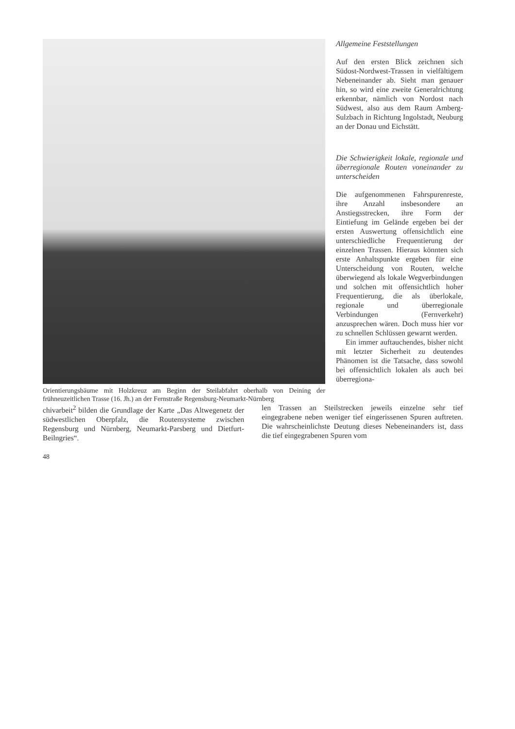Orientierungsbäume mit Holzkreuz am Beginn der Steilabfahrt oberhalb von Deining der frühneuzeitlichen Trasse (16. Jh.) an der Fernstraße Regensburg-Neumarkt-Nürnberg
Allgemeine Feststellungen
Auf den ersten Blick zeichnen sich Südost-Nordwest-Trassen in vielfältigem Nebeneinander ab. Sieht man genauer hin, so wird eine zweite Generalrichtung erkennbar, nämlich von Nordost nach Südwest, also aus dem Raum Amberg-Sulzbach in Richtung Ingolstadt, Neuburg an der Donau und Eichstätt.
Die Schwierigkeit lokale, regionale und überregionale Routen voneinander zu unterscheiden
Die aufgenommenen Fahrspurenreste, ihre Anzahl insbesondere an Anstiegsstrecken, ihre Form der Eintiefung im Gelände ergeben bei der ersten Auswertung offensichtlich eine unterschiedliche Frequentierung der einzelnen Trassen. Hieraus könnten sich erste Anhaltspunkte ergeben für eine Unterscheidung von Routen, welche überwiegend als lokale Wegverbindungen und solchen mit offensichtlich hoher Frequentierung, die als überlokale, regionale und überregionale Verbindungen (Fernverkehr) anzusprechen wären. Doch muss hier vor zu schnellen Schlüssen gewarnt werden.
Ein immer auftauchendes, bisher nicht mit letzter Sicherheit zu deutendes Phänomen ist die Tatsache, dass sowohl bei offensichtlich lokalen als auch bei überregiona-
chivarbeit<sup>2</sup> bilden die Grundlage der Karte „Das Altwegenetz der südwestlichen Oberpfalz, die Routensysteme zwischen Regensburg und Nürnberg, Neumarkt-Parsberg und Dietfurt-Beilngries“.
len Trassen an Steilstrecken jeweils einzelne sehr tief eingegrabene neben weniger tief eingerissenen Spuren auftreten. Die wahrscheinlichste Deutung dieses Nebeneinanders ist, dass die tief eingegrabenen Spuren vom
48